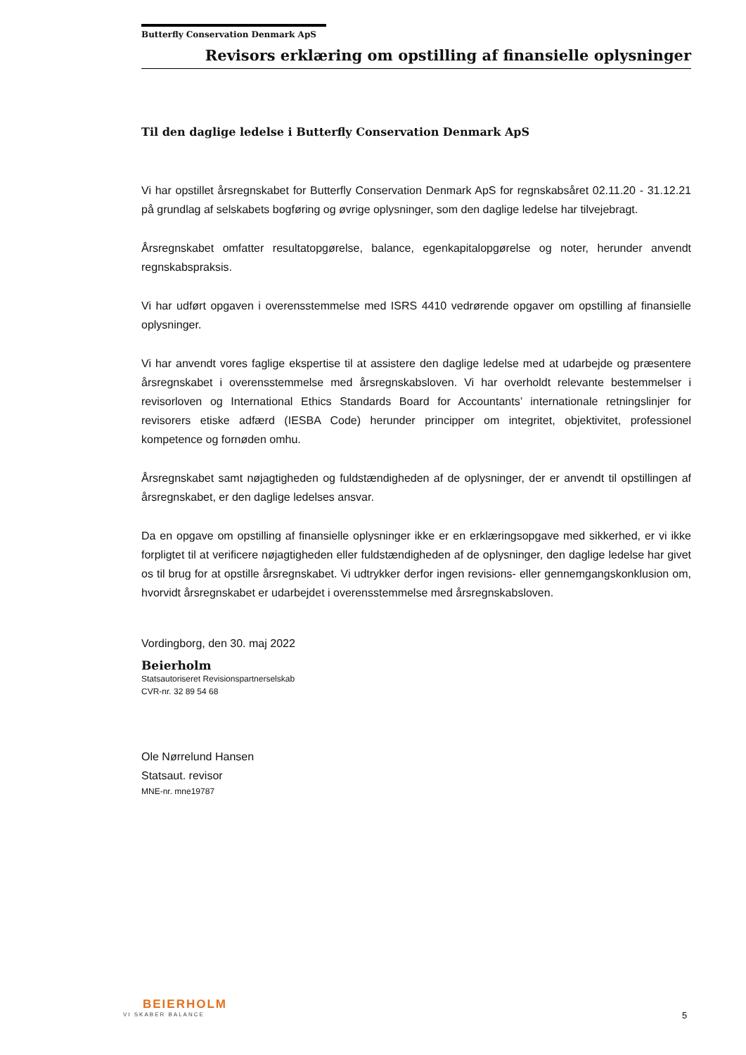Butterfly Conservation Denmark ApS
Revisors erklæring om opstilling af finansielle oplysninger
Til den daglige ledelse i Butterfly Conservation Denmark ApS
Vi har opstillet årsregnskabet for Butterfly Conservation Denmark ApS for regnskabsåret 02.11.20 - 31.12.21 på grundlag af selskabets bogføring og øvrige oplysninger, som den daglige ledelse har tilvejebragt.
Årsregnskabet omfatter resultatopgørelse, balance, egenkapitalopgørelse og noter, herunder anvendt regnskabspraksis.
Vi har udført opgaven i overensstemmelse med ISRS 4410 vedrørende opgaver om opstilling af finansielle oplysninger.
Vi har anvendt vores faglige ekspertise til at assistere den daglige ledelse med at udarbejde og præsentere årsregnskabet i overensstemmelse med årsregnskabsloven. Vi har overholdt relevante bestemmelser i revisorloven og International Ethics Standards Board for Accountants’ internationale retningslinjer for revisorers etiske adfærd (IESBA Code) herunder principper om integritet, objektivitet, professionel kompetence og fornøden omhu.
Årsregnskabet samt nøjagtigheden og fuldstændigheden af de oplysninger, der er anvendt til opstillingen af årsregnskabet, er den daglige ledelses ansvar.
Da en opgave om opstilling af finansielle oplysninger ikke er en erklæringsopgave med sikkerhed, er vi ikke forpligtet til at verificere nøjagtigheden eller fuldstændigheden af de oplysninger, den daglige ledelse har givet os til brug for at opstille årsregnskabet. Vi udtrykker derfor ingen revisions- eller gennemgangskonklusion om, hvorvidt årsregnskabet er udarbejdet i overensstemmelse med årsregnskabsloven.
Vordingborg, den 30. maj 2022
Beierholm
Statsautoriseret Revisionspartnerselskab
CVR-nr. 32 89 54 68
Ole Nørrelund Hansen
Statsaut. revisor
MNE-nr. mne19787
BEIERHOLM
VI SKABER BALANCE
5